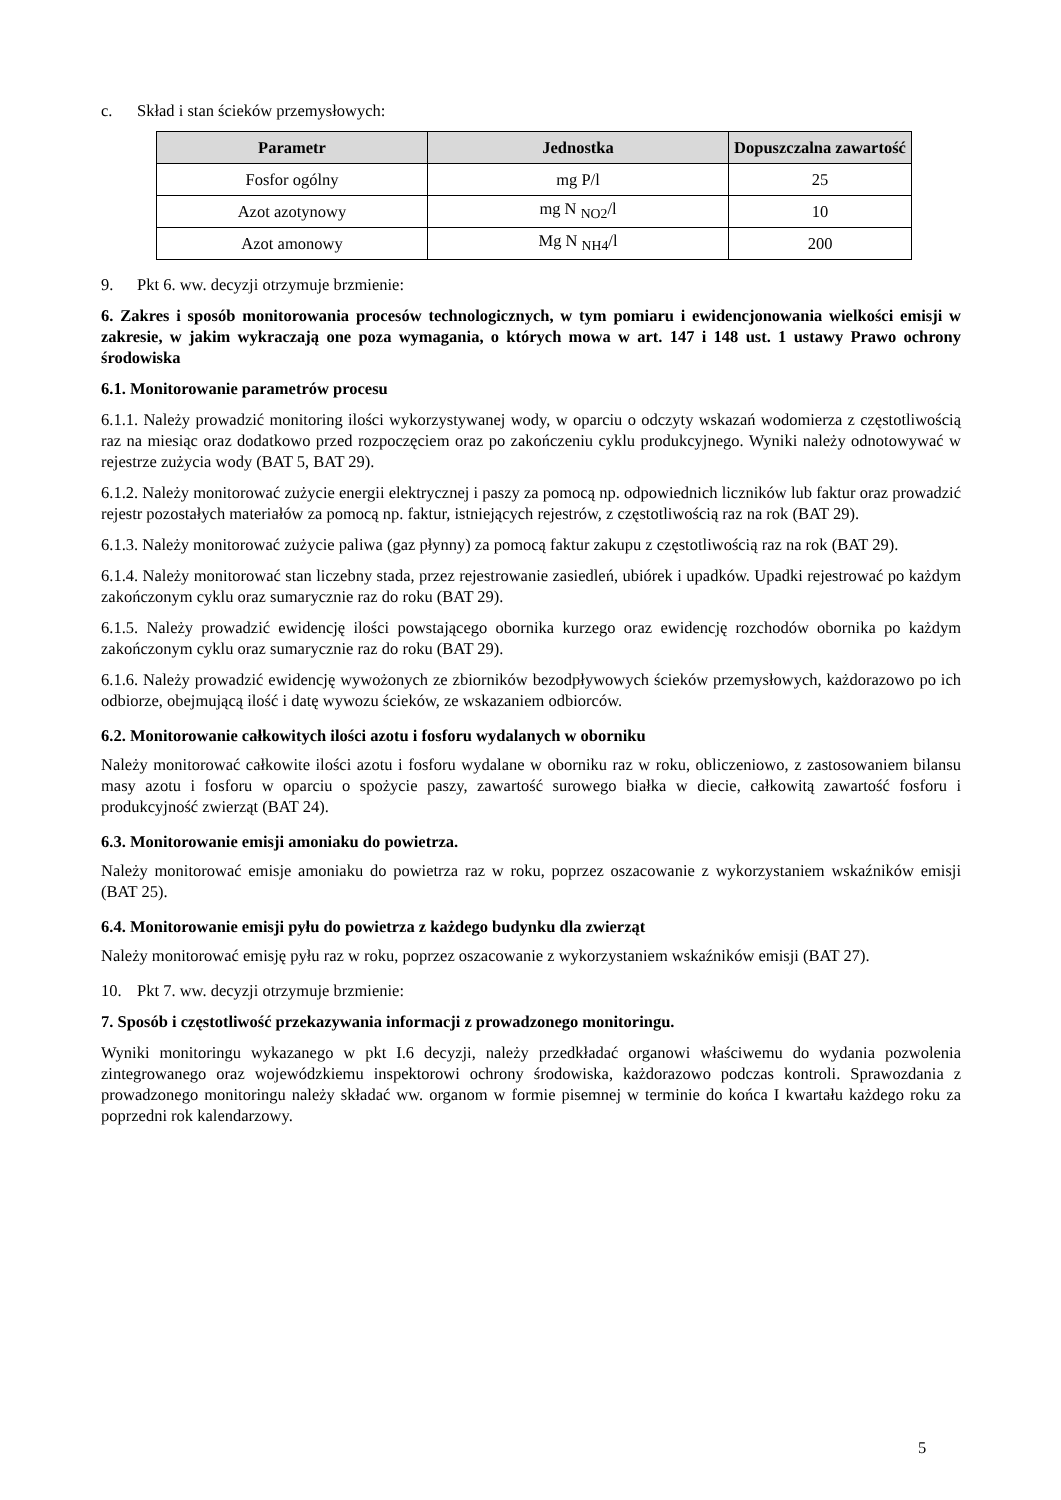c. Skład i stan ścieków przemysłowych:
| Parametr | Jednostka | Dopuszczalna zawartość |
| --- | --- | --- |
| Fosfor ogólny | mg P/l | 25 |
| Azot azotynowy | mg N <sub>NO2</sub>/l | 10 |
| Azot amonowy | Mg N <sub>NH4</sub>/l | 200 |
9. Pkt 6. ww. decyzji otrzymuje brzmienie:
6. Zakres i sposób monitorowania procesów technologicznych, w tym pomiaru i ewidencjonowania wielkości emisji w zakresie, w jakim wykraczają one poza wymagania, o których mowa w art. 147 i 148 ust. 1 ustawy Prawo ochrony środowiska
6.1. Monitorowanie parametrów procesu
6.1.1. Należy prowadzić monitoring ilości wykorzystywanej wody, w oparciu o odczyty wskazań wodomierza z częstotliwością raz na miesiąc oraz dodatkowo przed rozpoczęciem oraz po zakończeniu cyklu produkcyjnego. Wyniki należy odnotowywać w rejestrze zużycia wody (BAT 5, BAT 29).
6.1.2. Należy monitorować zużycie energii elektrycznej i paszy za pomocą np. odpowiednich liczników lub faktur oraz prowadzić rejestr pozostałych materiałów za pomocą np. faktur, istniejących rejestrów, z częstotliwością raz na rok (BAT 29).
6.1.3. Należy monitorować zużycie paliwa (gaz płynny) za pomocą faktur zakupu z częstotliwością raz na rok (BAT 29).
6.1.4. Należy monitorować stan liczebny stada, przez rejestrowanie zasiedleń, ubiórek i upadków. Upadki rejestrować po każdym zakończonym cyklu oraz sumarycznie raz do roku (BAT 29).
6.1.5. Należy prowadzić ewidencję ilości powstającego obornika kurzego oraz ewidencję rozchodów obornika po każdym zakończonym cyklu oraz sumarycznie raz do roku (BAT 29).
6.1.6. Należy prowadzić ewidencję wywożonych ze zbiorników bezodpływowych ścieków przemysłowych, każdorazowo po ich odbiorze, obejmującą ilość i datę wywozu ścieków, ze wskazaniem odbiorców.
6.2. Monitorowanie całkowitych ilości azotu i fosforu wydalanych w oborniku
Należy monitorować całkowite ilości azotu i fosforu wydalane w oborniku raz w roku, obliczeniowo, z zastosowaniem bilansu masy azotu i fosforu w oparciu o spożycie paszy, zawartość surowego białka w diecie, całkowitą zawartość fosforu i produkcyjność zwierząt (BAT 24).
6.3. Monitorowanie emisji amoniaku do powietrza.
Należy monitorować emisje amoniaku do powietrza raz w roku, poprzez oszacowanie z wykorzystaniem wskaźników emisji (BAT 25).
6.4. Monitorowanie emisji pyłu do powietrza z każdego budynku dla zwierząt
Należy monitorować emisję pyłu raz w roku, poprzez oszacowanie z wykorzystaniem wskaźników emisji (BAT 27).
10. Pkt 7. ww. decyzji otrzymuje brzmienie:
7. Sposób i częstotliwość przekazywania informacji z prowadzonego monitoringu.
Wyniki monitoringu wykazanego w pkt I.6 decyzji, należy przedkładać organowi właściwemu do wydania pozwolenia zintegrowanego oraz wojewódzkiemu inspektorowi ochrony środowiska, każdorazowo podczas kontroli. Sprawozdania z prowadzonego monitoringu należy składać ww. organom w formie pisemnej w terminie do końca I kwartału każdego roku za poprzedni rok kalendarzowy.
5